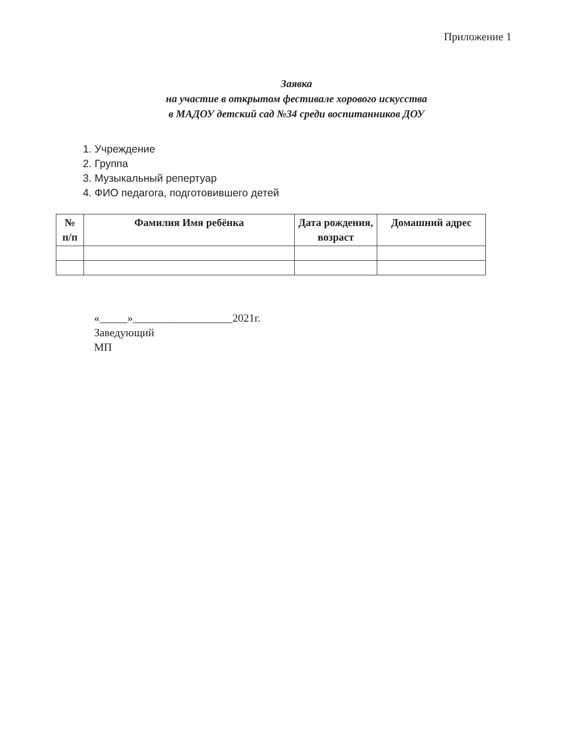Приложение 1
Заявка
на участие в открытом фестивале хорового искусства
в МАДОУ детский сад №34 среди воспитанников ДОУ
1. Учреждение
2. Группа
3. Музыкальный репертуар
4. ФИО педагога, подготовившего детей
| № п/п | Фамилия Имя ребёнка | Дата рождения, возраст | Домашний адрес |
| --- | --- | --- | --- |
«_____»__________________2021г.
Заведующий
МП